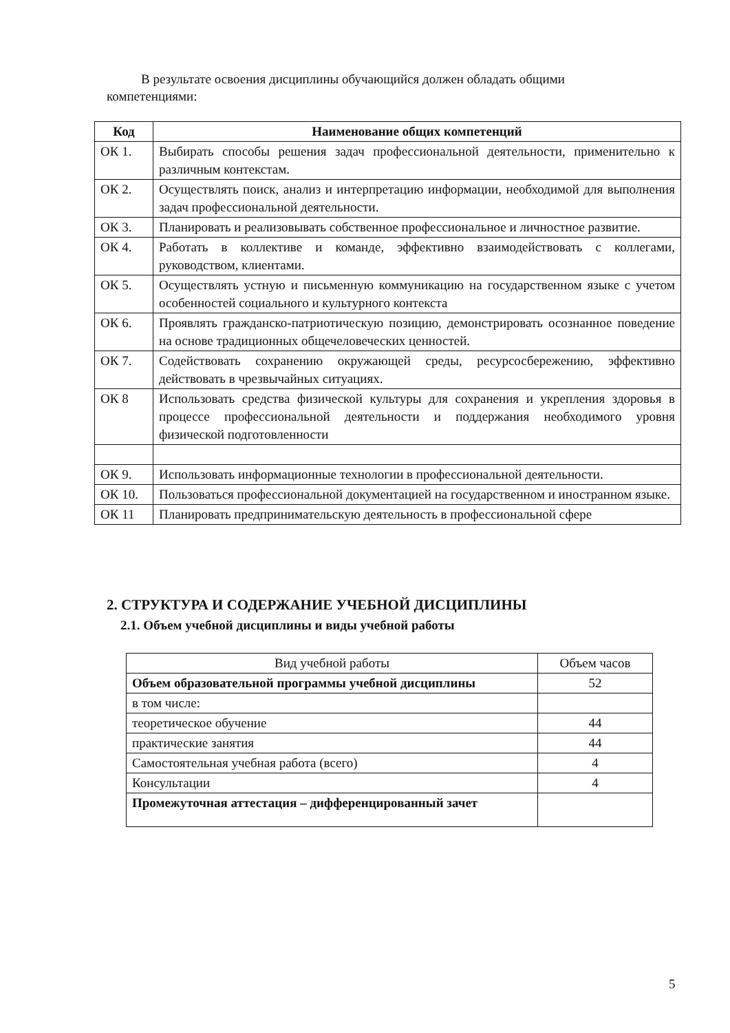В результате освоения дисциплины обучающийся должен обладать общими
компетенциями:
| Код | Наименование общих компетенций |
| --- | --- |
| ОК 1. | Выбирать способы решения задач профессиональной деятельности, применительно к различным контекстам. |
| ОК 2. | Осуществлять поиск, анализ и интерпретацию информации, необходимой для выполнения задач профессиональной деятельности. |
| ОК 3. | Планировать и реализовывать собственное профессиональное и личностное развитие. |
| ОК 4. | Работать в коллективе и команде, эффективно взаимодействовать с коллегами, руководством, клиентами. |
| ОК 5. | Осуществлять устную и письменную коммуникацию на государственном языке с учетом особенностей социального и культурного контекста |
| ОК 6. | Проявлять гражданско-патриотическую позицию, демонстрировать осознанное поведение на основе традиционных общечеловеческих ценностей. |
| ОК 7. | Содействовать сохранению окружающей среды, ресурсосбережению, эффективно действовать в чрезвычайных ситуациях. |
| ОК 8 | Использовать средства физической культуры для сохранения и укрепления здоровья в процессе профессиональной деятельности и поддержания необходимого уровня физической подготовленности |
| ОК 9. | Использовать информационные технологии в профессиональной деятельности. |
| ОК 10. | Пользоваться профессиональной документацией на государственном и иностранном языке. |
| ОК 11 | Планировать предпринимательскую деятельность в профессиональной сфере |
2. СТРУКТУРА И СОДЕРЖАНИЕ УЧЕБНОЙ ДИСЦИПЛИНЫ
2.1. Объем учебной дисциплины и виды учебной работы
| Вид учебной работы | Объем часов |
| Объем образовательной программы учебной дисциплины | 52 |
| в том числе: | |
| теоретическое обучение | 44 |
| практические занятия | 44 |
| Самостоятельная учебная работа (всего) | 4 |
| Консультации | 4 |
| Промежуточная аттестация – дифференцированный зачет | |
5